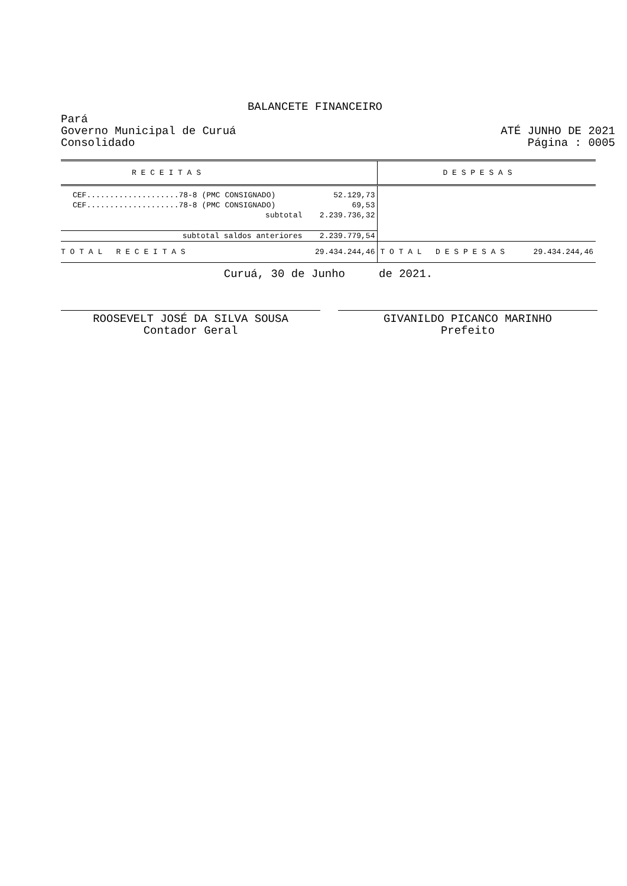BALANCETE FINANCEIRO
Pará
Governo Municipal de Curuá
Consolidado
ATÉ JUNHO DE 2021
Página : 0005
| R E C E I T A S | | D E S P E S A S | |
| CEF....................78-8 (PMC CONSIGNADO) | 52.129,73 | | |
| CEF....................78-8 (PMC CONSIGNADO) | 69,53 | | |
| subtotal | 2.239.736,32 | | |
| subtotal saldos anteriores | 2.239.779,54 | | |
| T O T A L R E C E I T A S | 29.434.244,46 | T O T A L D E S P E S A S | 29.434.244,46 |
Curuá, 30 de Junho de 2021.
ROOSEVELT JOSÉ DA SILVA SOUSA
Contador Geral
GIVANILDO PICANCO MARINHO
Prefeito